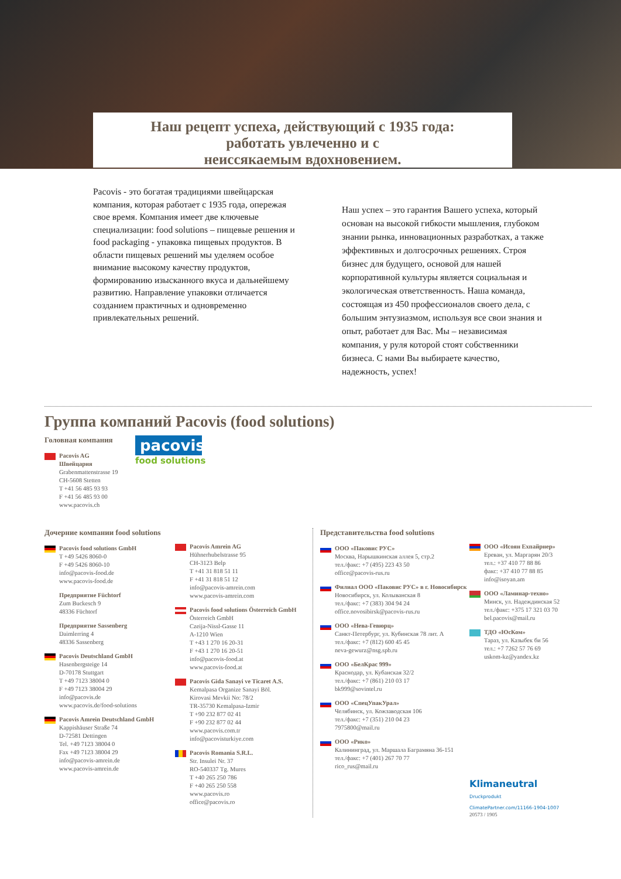Наш рецепт успеха, действующий с 1935 года:
работать увлеченно и с
неиссякаемым вдохновением.
Pacovis - это богатая традициями швейцарская компания, которая работает с 1935 года, опережая свое время. Компания имеет две ключевые специализации: food solutions – пищевые решения и food packaging - упаковка пищевых продуктов. В области пищевых решений мы уделяем особое внимание высокому качеству продуктов, формированию изысканного вкуса и дальнейшему развитию. Направление упаковки отличается созданием практичных и одновременно привлекательных решений.
Наш успех – это гарантия Вашего успеха, который основан на высокой гибкости мышления, глубоком знании рынка, инновационных разработках, а также эффективных и долгосрочных решениях. Строя бизнес для будущего, основой для нашей корпоративной культуры является социальная и экологическая ответственность. Наша команда, состоящая из 450 профессионалов своего дела, с большим энтузиазмом, используя все свои знания и опыт, работает для Вас. Мы – независимая компания, у руля которой стоят собственники бизнеса. С нами Вы выбираете качество, надежность, успех!
Группа компаний Pacovis (food solutions)
Головная компания
Pacovis AG
Швейцария
Grabenmattenstrasse 19
CH-5608 Stetten
T +41 56 485 93 93
F +41 56 485 93 00
www.pacovis.ch
pacovis
food solutions
Дочерние компании food solutions
Pacovis food solutions GmbH
T +49 5426 8060-0
F +49 5426 8060-10
info@pacovis-food.de
www.pacovis-food.de
Предприятие Füchtorf
Zum Buckesch 9
48336 Füchtorf
Предприятие Sassenberg
Daimlerring 4
48336 Sassenberg
Pacovis Deutschland GmbH
Hasenbergsteige 14
D-70178 Stuttgart
T +49 7123 38004 0
F +49 7123 38004 29
info@pacovis.de
www.pacovis.de/food-solutions
Pacovis Amrein Deutschland GmbH
Kappishäuser Straße 74
D-72581 Dettingen
Tel. +49 7123 38004 0
Fax +49 7123 38004 29
info@pacovis-amrein.de
www.pacovis-amrein.de
Pacovis Amrein AG
Hühnerhubelstrasse 95
CH-3123 Belp
T +41 31 818 51 11
F +41 31 818 51 12
info@pacovis-amrein.com
www.pacovis-amrein.com
Pacovis food solutions Österreich GmbH
Österreich GmbH
Czeija-Nissl-Gasse 11
A-1210 Wien
T +43 1 270 16 20-31
F +43 1 270 16 20-51
info@pacovis-food.at
www.pacovis-food.at
Pacovis Gida Sanayi ve Ticaret A.S.
Kemalpasa Organize Sanayi Böl.
Kirovasi Mevkii No: 78/2
TR-35730 Kemalpasa-Izmir
T +90 232 877 02 41
F +90 232 877 02 44
www.pacovis.com.tr
info@pacovisturkiye.com
Pacovis Romania S.R.L.
Str. Insulei Nr. 37
RO-540337 Tg. Mures
T +40 265 250 786
F +40 265 250 558
www.pacovis.ro
office@pacovis.ro
Представительства food solutions
ООО «Паковис РУС»
Москва, Нарышкинская аллея 5, стр.2
тел./факс: +7 (495) 223 43 50
office@pacovis-rus.ru
Филиал ООО «Паковис РУС» в г. Новосибирск
Новосибирск, ул. Колыванская 8
тел./факс: +7 (383) 304 94 24
office.novosibirsk@pacovis-rus.ru
ООО «Нева-Гевюрц»
Санкт-Петербург, ул. Кубинская 78 лит. А
тел./факс: +7 (812) 600 45 45
neva-gewurz@nsg.spb.ru
ООО «БелКрас 999»
Краснодар, ул. Кубанская 32/2
тел./факс: +7 (861) 210 03 17
bk999@sovintel.ru
ООО «СпецУпакУрал»
Челябинск, ул. Кожзаводская 106
тел./факс: +7 (351) 210 04 23
7975800@mail.ru
ООО «Рико»
Калининград, ул. Маршала Баграмяна 36-151
тел./факс: +7 (401) 267 70 77
rico_rus@mail.ru
ООО «Исоян Ехпайрнер»
Ереван, ул. Маргарян 20/3
тел.: +37 410 77 88 86
факс: +37 410 77 88 85
info@isoyan.am
ООО «Ламинар-техно»
Минск, ул. Надеждинская 52
тел./факс: +375 17 321 03 70
bel.pacovis@mail.ru
ТДО «ЮсКом»
Тараз, ул. Казыбек би 56
тел.: +7 7262 57 76 69
uskom-kz@yandex.kz
Klimaneutral
Druckprodukt
ClimatePartner.com/11166-1904-1007
20573 / 1905